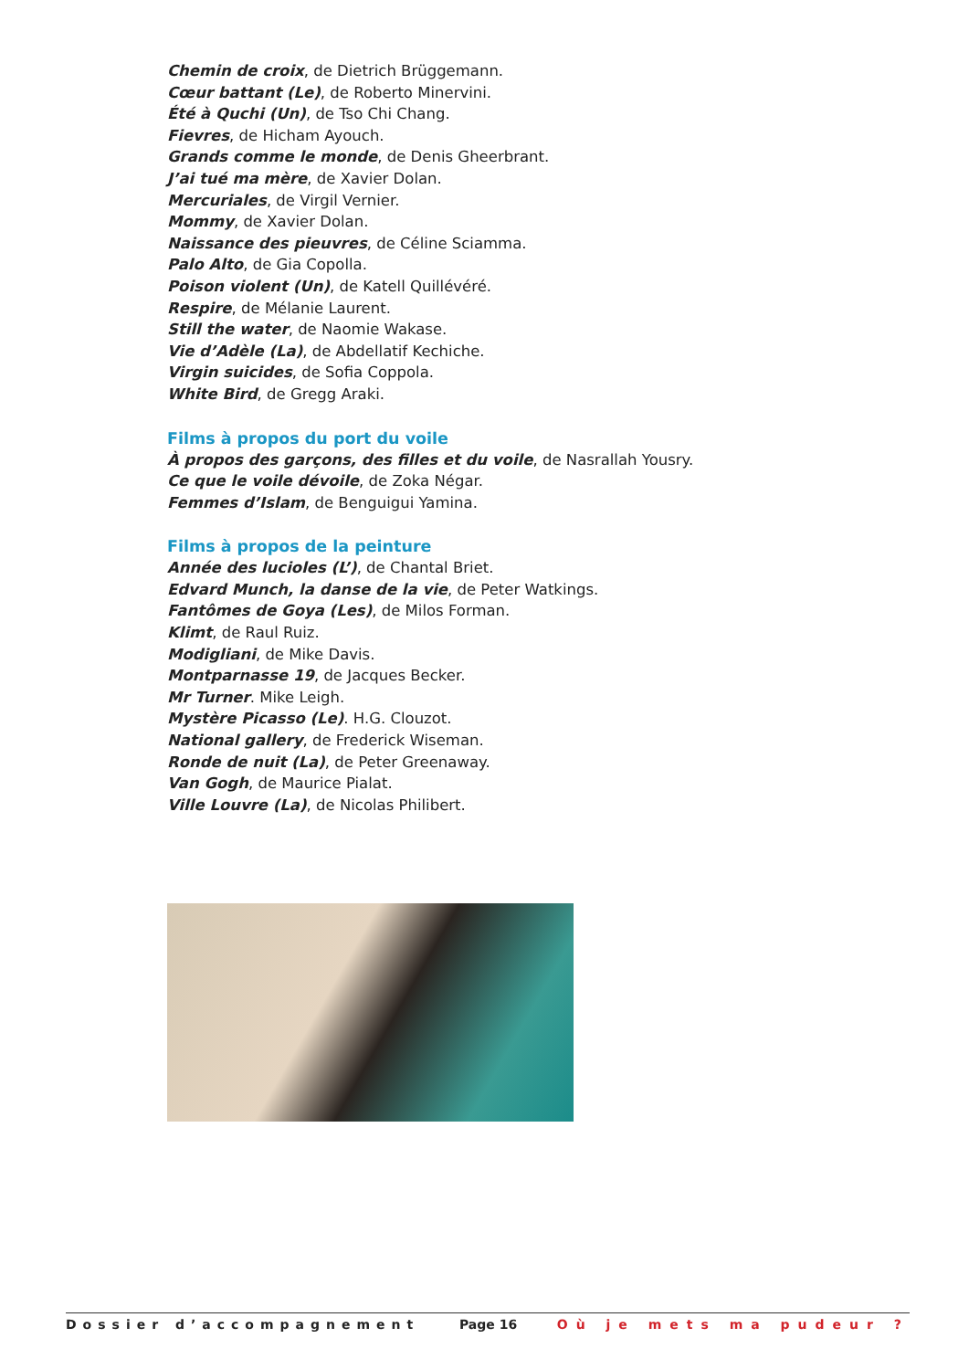Chemin de croix, de Dietrich Brüggemann.
Cœur battant (Le), de Roberto Minervini.
Été à Quchi (Un), de Tso Chi Chang.
Fievres, de Hicham Ayouch.
Grands comme le monde, de Denis Gheerbrant.
J’ai tué ma mère, de Xavier Dolan.
Mercuriales, de Virgil Vernier.
Mommy, de Xavier Dolan.
Naissance des pieuvres, de Céline Sciamma.
Palo Alto, de Gia Copolla.
Poison violent (Un), de Katell Quillévéré.
Respire, de Mélanie Laurent.
Still the water, de Naomie Wakase.
Vie d’Adèle (La), de Abdellatif Kechiche.
Virgin suicides, de Sofia Coppola.
White Bird, de Gregg Araki.
Films à propos du port du voile
À propos des garçons, des filles et du voile, de Nasrallah Yousry.
Ce que le voile dévoile, de Zoka Négar.
Femmes d’Islam, de Benguigui Yamina.
Films à propos de la peinture
Année des lucioles (L’), de Chantal Briet.
Edvard Munch, la danse de la vie, de Peter Watkings.
Fantômes de Goya (Les), de Milos Forman.
Klimt, de Raul Ruiz.
Modigliani, de Mike Davis.
Montparnasse 19, de Jacques Becker.
Mr Turner. Mike Leigh.
Mystère Picasso (Le). H.G. Clouzot.
National gallery, de Frederick Wiseman.
Ronde de nuit (La), de Peter Greenaway.
Van Gogh, de Maurice Pialat.
Ville Louvre (La), de Nicolas Philibert.
Dossier d’accompagnement Page 16 Où je mets ma pudeur ?